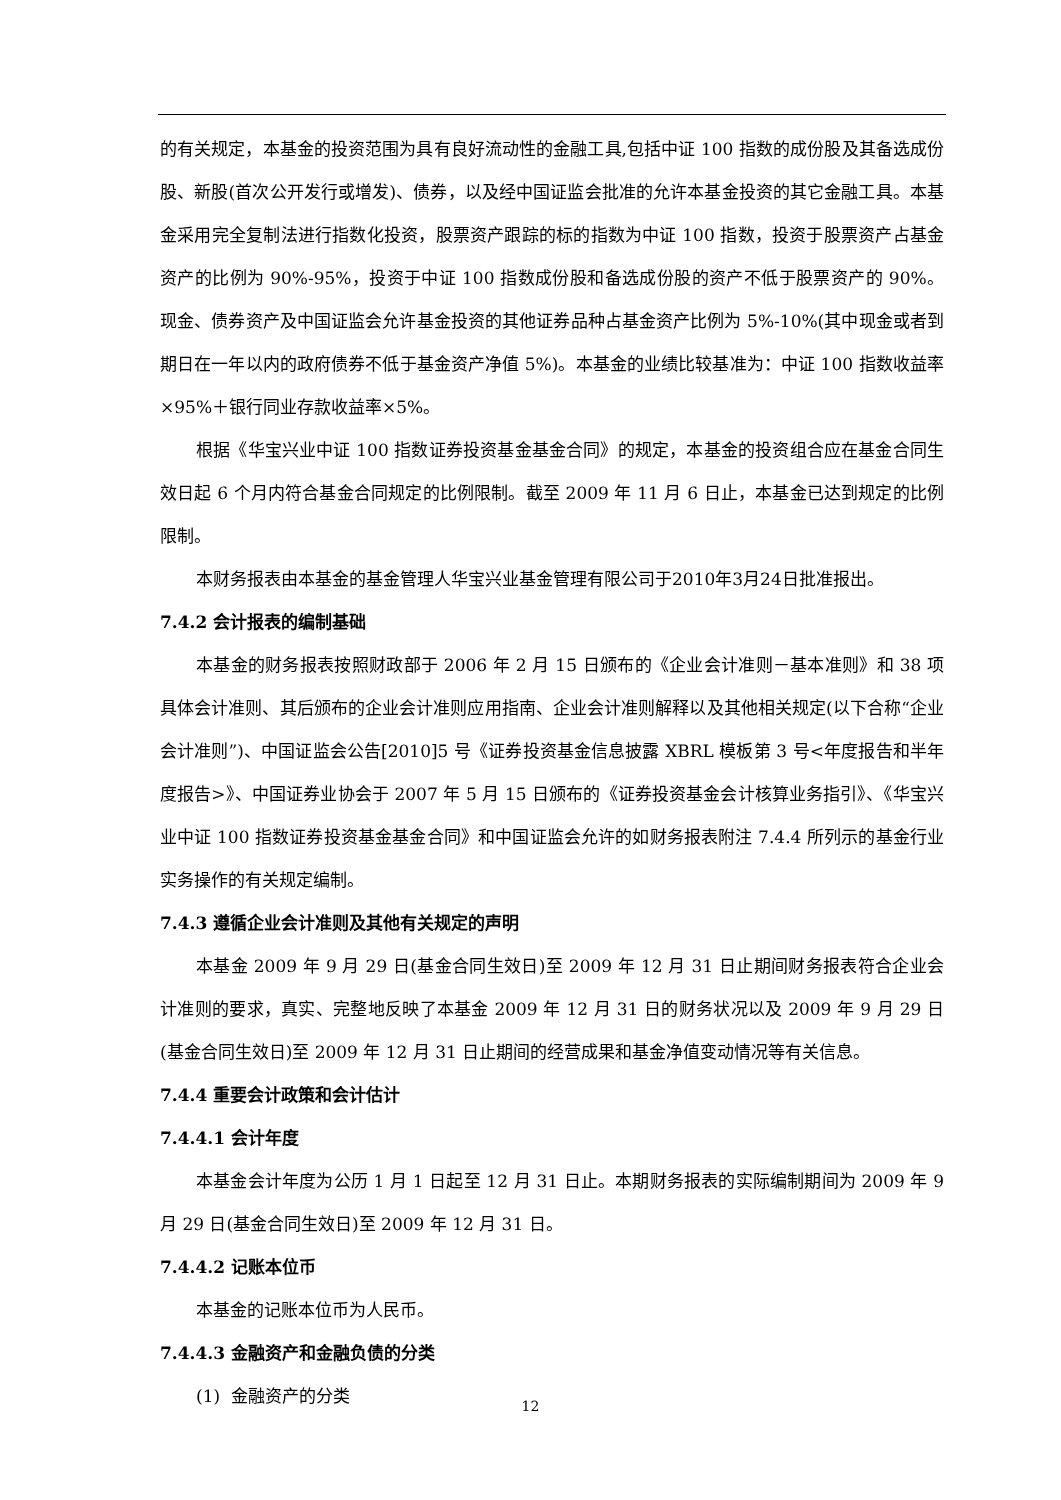的有关规定，本基金的投资范围为具有良好流动性的金融工具,包括中证 100 指数的成份股及其备选成份股、新股(首次公开发行或增发)、债券，以及经中国证监会批准的允许本基金投资的其它金融工具。本基金采用完全复制法进行指数化投资，股票资产跟踪的标的指数为中证 100 指数，投资于股票资产占基金资产的比例为 90%-95%，投资于中证 100 指数成份股和备选成份股的资产不低于股票资产的 90%。现金、债券资产及中国证监会允许基金投资的其他证券品种占基金资产比例为 5%-10%(其中现金或者到期日在一年以内的政府债券不低于基金资产净值 5%)。本基金的业绩比较基准为：中证 100 指数收益率×95%＋银行同业存款收益率×5%。
根据《华宝兴业中证 100 指数证券投资基金基金合同》的规定，本基金的投资组合应在基金合同生效日起 6 个月内符合基金合同规定的比例限制。截至 2009 年 11 月 6 日止，本基金已达到规定的比例限制。
本财务报表由本基金的基金管理人华宝兴业基金管理有限公司于2010年3月24日批准报出。
7.4.2 会计报表的编制基础
本基金的财务报表按照财政部于 2006 年 2 月 15 日颁布的《企业会计准则－基本准则》和 38 项具体会计准则、其后颁布的企业会计准则应用指南、企业会计准则解释以及其他相关规定(以下合称“企业会计准则”)、中国证监会公告[2010]5 号《证券投资基金信息披露 XBRL 模板第 3 号<年度报告和半年度报告>》、中国证券业协会于 2007 年 5 月 15 日颁布的《证券投资基金会计核算业务指引》、《华宝兴业中证 100 指数证券投资基金基金合同》和中国证监会允许的如财务报表附注 7.4.4 所列示的基金行业实务操作的有关规定编制。
7.4.3 遵循企业会计准则及其他有关规定的声明
本基金 2009 年 9 月 29 日(基金合同生效日)至 2009 年 12 月 31 日止期间财务报表符合企业会计准则的要求，真实、完整地反映了本基金 2009 年 12 月 31 日的财务状况以及 2009 年 9 月 29 日(基金合同生效日)至 2009 年 12 月 31 日止期间的经营成果和基金净值变动情况等有关信息。
7.4.4 重要会计政策和会计估计
7.4.4.1 会计年度
本基金会计年度为公历 1 月 1 日起至 12 月 31 日止。本期财务报表的实际编制期间为 2009 年 9 月 29 日(基金合同生效日)至 2009 年 12 月 31 日。
7.4.4.2 记账本位币
本基金的记账本位币为人民币。
7.4.4.3 金融资产和金融负债的分类
(1) 金融资产的分类
12